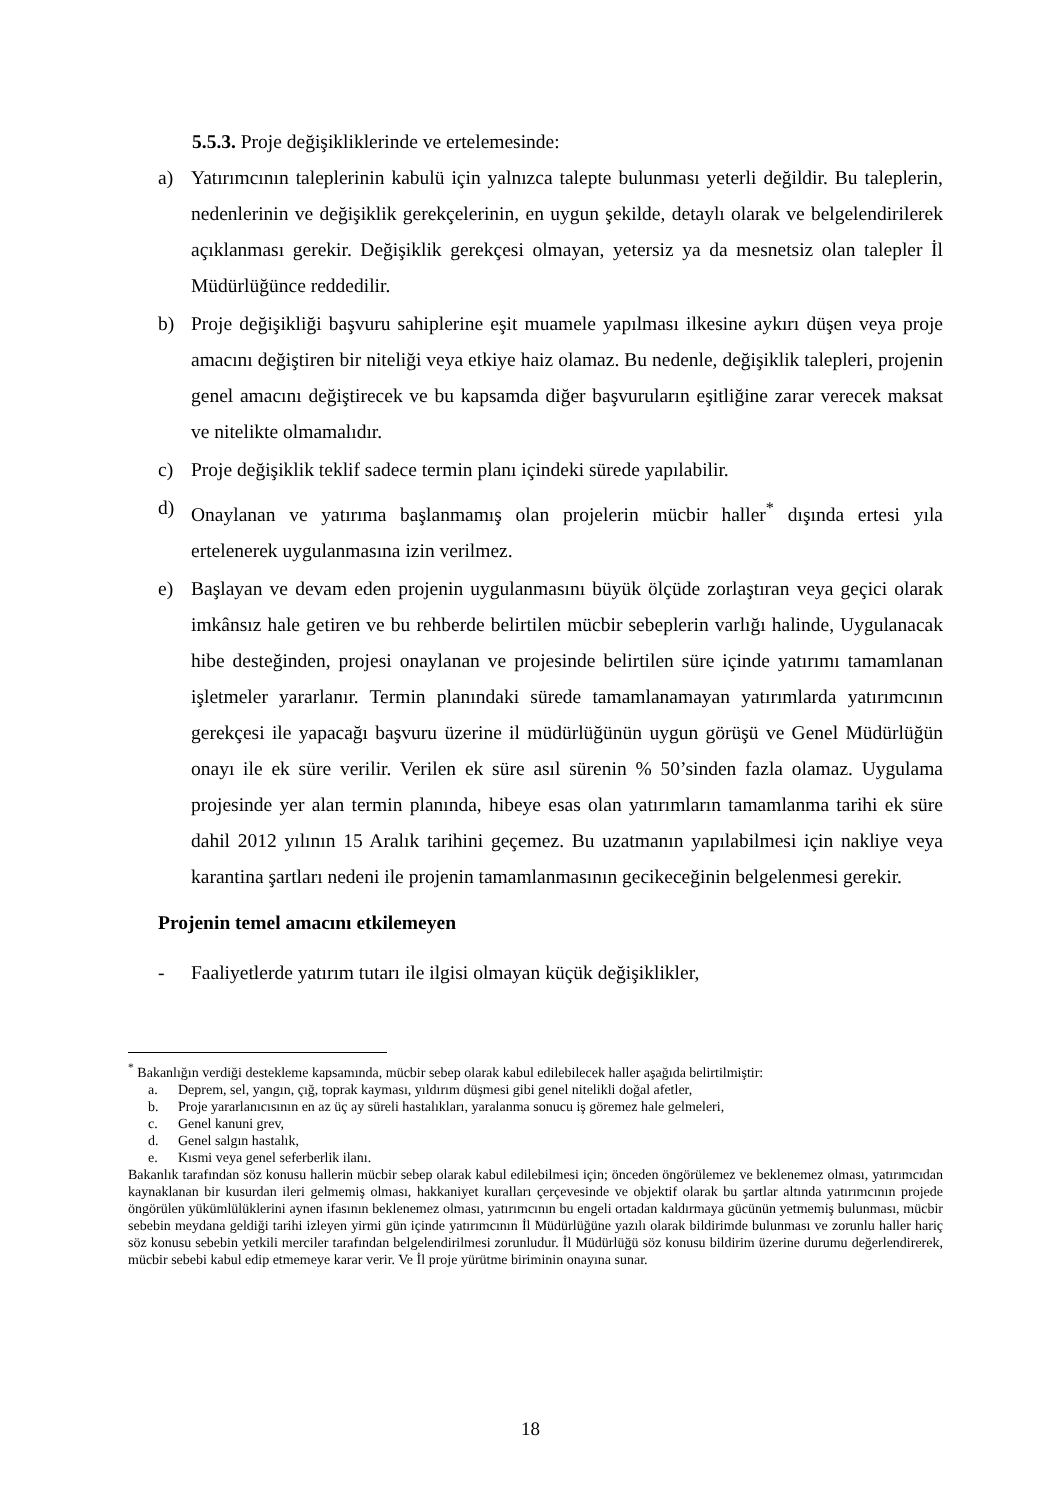5.5.3. Proje değişikliklerinde ve ertelemesinde:
a) Yatırımcının taleplerinin kabulü için yalnızca talepte bulunması yeterli değildir. Bu taleplerin, nedenlerinin ve değişiklik gerekçelerinin, en uygun şekilde, detaylı olarak ve belgelendirilerek açıklanması gerekir. Değişiklik gerekçesi olmayan, yetersiz ya da mesnetsiz olan talepler İl Müdürlüğünce reddedilir.
b) Proje değişikliği başvuru sahiplerine eşit muamele yapılması ilkesine aykırı düşen veya proje amacını değiştiren bir niteliği veya etkiye haiz olamaz. Bu nedenle, değişiklik talepleri, projenin genel amacını değiştirecek ve bu kapsamda diğer başvuruların eşitliğine zarar verecek maksat ve nitelikte olmamalıdır.
c) Proje değişiklik teklif sadece termin planı içindeki sürede yapılabilir.
d) Onaylanan ve yatırıma başlanmamış olan projelerin mücbir haller<sup>*</sup> dışında ertesi yıla ertelenerek uygulanmasına izin verilmez.
e) Başlayan ve devam eden projenin uygulanmasını büyük ölçüde zorlaştıran veya geçici olarak imkânsız hale getiren ve bu rehberde belirtilen mücbir sebeplerin varlığı halinde, Uygulanacak hibe desteğinden, projesi onaylanan ve projesinde belirtilen süre içinde yatırımı tamamlanan işletmeler yararlanır. Termin planındaki sürede tamamlanamayan yatırımlarda yatırımcının gerekçesi ile yapacağı başvuru üzerine il müdürlüğünün uygun görüşü ve Genel Müdürlüğün onayı ile ek süre verilir. Verilen ek süre asıl sürenin % 50’sinden fazla olamaz. Uygulama projesinde yer alan termin planında, hibeye esas olan yatırımların tamamlanma tarihi ek süre dahil 2012 yılının 15 Aralık tarihini geçemez. Bu uzatmanın yapılabilmesi için nakliye veya karantina şartları nedeni ile projenin tamamlanmasının gecikeceğinin belgelenmesi gerekir.
Projenin temel amacını etkilemeyen
- Faaliyetlerde yatırım tutarı ile ilgisi olmayan küçük değişiklikler,
<sup>*</sup> Bakanlığın verdiği destekleme kapsamında, mücbir sebep olarak kabul edilebilecek haller aşağıda belirtilmiştir:
a. Deprem, sel, yangın, çığ, toprak kayması, yıldırım düşmesi gibi genel nitelikli doğal afetler,
b. Proje yararlanıcısının en az üç ay süreli hastalıkları, yaralanma sonucu iş göremez hale gelmeleri,
c. Genel kanuni grev,
d. Genel salgın hastalık,
e. Kısmi veya genel seferberlik ilanı.
Bakanlık tarafından söz konusu hallerin mücbir sebep olarak kabul edilebilmesi için; önceden öngörülemez ve beklenemez olması, yatırımcıdan kaynaklanan bir kusurdan ileri gelmemiş olması, hakkaniyet kuralları çerçevesinde ve objektif olarak bu şartlar altında yatırımcının projede öngörülen yükümlülüklerini aynen ifasının beklenemez olması, yatırımcının bu engeli ortadan kaldırmaya gücünün yetmemiş bulunması, mücbir sebebin meydana geldiği tarihi izleyen yirmi gün içinde yatırımcının İl Müdürlüğüne yazılı olarak bildirimde bulunması ve zorunlu haller hariç söz konusu sebebin yetkili merciler tarafından belgelendirilmesi zorunludur. İl Müdürlüğü söz konusu bildirim üzerine durumu değerlendirerek, mücbir sebebi kabul edip etmemeye karar verir. Ve İl proje yürütme biriminin onayına sunar.
18